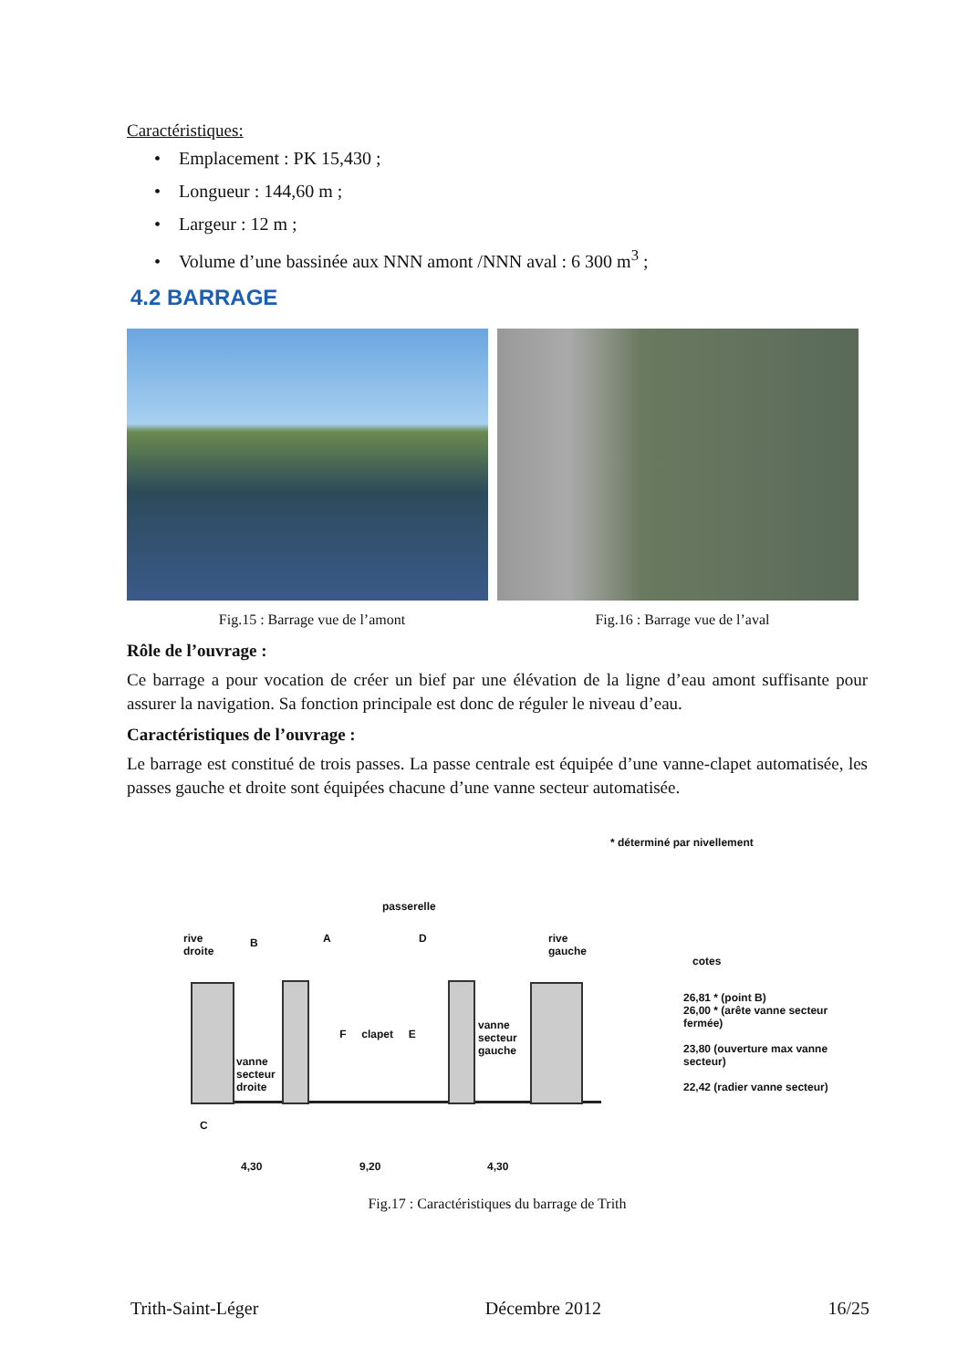Caractéristiques:
• Emplacement : PK 15,430 ;
• Longueur : 144,60 m ;
• Largeur : 12 m ;
• Volume d’une bassinée aux NNN amont /NNN aval : 6 300 m<sup>3</sup> ;
4.2 BARRAGE
Fig.15 : Barrage vue de l’amont Fig.16 : Barrage vue de l’aval
Rôle de l’ouvrage :
Ce barrage a pour vocation de créer un bief par une élévation de la ligne d’eau amont suffisante pour assurer la navigation. Sa fonction principale est donc de réguler le niveau d’eau.
Caractéristiques de l’ouvrage :
Le barrage est constitué de trois passes. La passe centrale est équipée d’une vanne-clapet automatisée, les passes gauche et droite sont équipées chacune d’une vanne secteur automatisée.
* déterminé par nivellement
passerelle
rive
droite
B A D
rive
gauche
cotes
F clapet E
vanne
secteur
droite
vanne
secteur
gauche
C
26,81 * (point B)
26,00 * (arête vanne secteur fermée)
23,80 (ouverture max vanne secteur)
22,42 (radier vanne secteur)
4,30 9,20 4,30
Fig.17 : Caractéristiques du barrage de Trith
Trith-Saint-Léger Décembre 2012 16/25